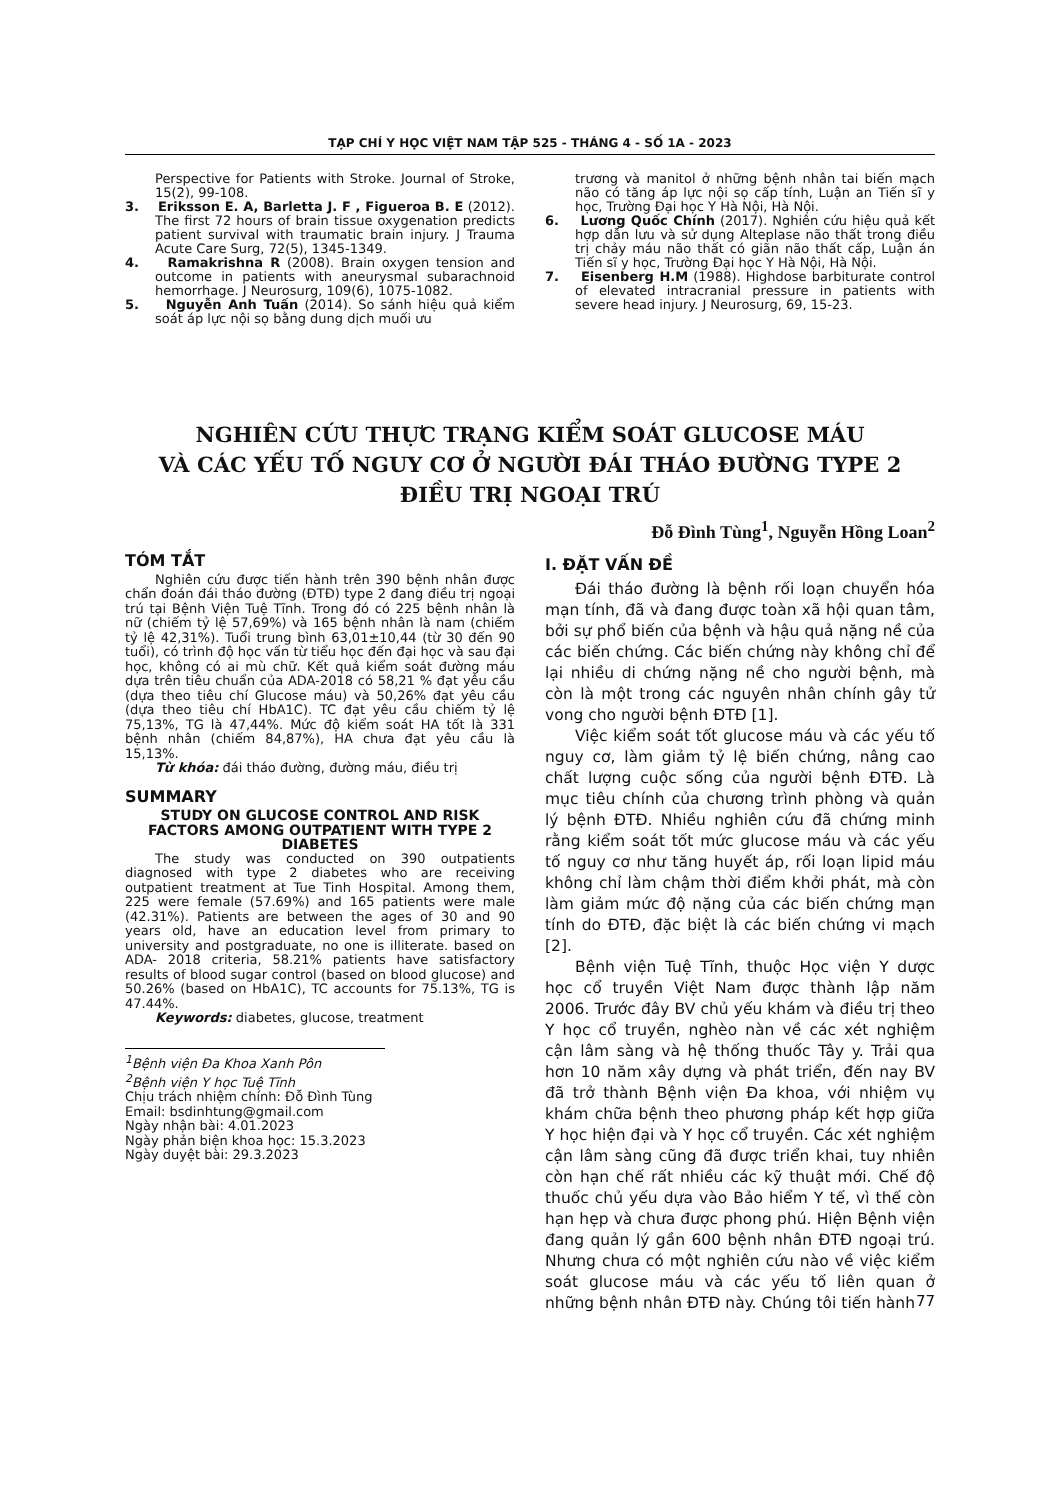TẠP CHÍ Y HỌC VIỆT NAM TẬP 525 - THÁNG 4 - SỐ 1A - 2023
Perspective for Patients with Stroke. Journal of Stroke, 15(2), 99-108.
3. Eriksson E. A, Barletta J. F , Figueroa B. E (2012). The first 72 hours of brain tissue oxygenation predicts patient survival with traumatic brain injury. J Trauma Acute Care Surg, 72(5), 1345-1349.
4. Ramakrishna R (2008). Brain oxygen tension and outcome in patients with aneurysmal subarachnoid hemorrhage. J Neurosurg, 109(6), 1075-1082.
5. Nguyễn Anh Tuấn (2014). So sánh hiệu quả kiểm soát áp lực nội sọ bằng dung dịch muối ưu
trương và manitol ở những bệnh nhân tai biến mạch não có tăng áp lực nội sọ cấp tính, Luận an Tiến sĩ y học, Trường Đại học Y Hà Nội, Hà Nội.
6. Lương Quốc Chính (2017). Nghiên cứu hiệu quả kết hợp dẫn lưu và sử dụng Alteplase não thất trong điều trị chảy máu não thất có giãn não thất cấp, Luận án Tiến sĩ y học, Trường Đại học Y Hà Nội, Hà Nội.
7. Eisenberg H.M (1988). Highdose barbiturate control of elevated intracranial pressure in patients with severe head injury. J Neurosurg, 69, 15-23.
NGHIÊN CỨU THỰC TRẠNG KIỂM SOÁT GLUCOSE MÁU
VÀ CÁC YẾU TỐ NGUY CƠ Ở NGƯỜI ĐÁI THÁO ĐƯỜNG TYPE 2
ĐIỀU TRỊ NGOẠI TRÚ
Đỗ Đình Tùng<sup>1</sup>, Nguyễn Hồng Loan<sup>2</sup>
TÓM TẮT
Nghiên cứu được tiến hành trên 390 bệnh nhân được chẩn đoán đái tháo đường (ĐTĐ) type 2 đang điều trị ngoại trú tại Bệnh Viện Tuệ Tĩnh. Trong đó có 225 bệnh nhân là nữ (chiếm tỷ lệ 57,69%) và 165 bệnh nhân là nam (chiếm tỷ lệ 42,31%). Tuổi trung bình 63,01±10,44 (từ 30 đến 90 tuổi), có trình độ học vấn từ tiểu học đến đại học và sau đại học, không có ai mù chữ. Kết quả kiểm soát đường máu dựa trên tiêu chuẩn của ADA-2018 có 58,21 % đạt yêu cầu (dựa theo tiêu chí Glucose máu) và 50,26% đạt yêu cầu (dựa theo tiêu chí HbA1C). TC đạt yêu cầu chiếm tỷ lệ 75,13%, TG là 47,44%. Mức độ kiểm soát HA tốt là 331 bệnh nhân (chiếm 84,87%), HA chưa đạt yêu cầu là 15,13%.
Từ khóa: đái tháo đường, đường máu, điều trị
SUMMARY
STUDY ON GLUCOSE CONTROL AND RISK FACTORS AMONG OUTPATIENT WITH TYPE 2 DIABETES
The study was conducted on 390 outpatients diagnosed with type 2 diabetes who are receiving outpatient treatment at Tue Tinh Hospital. Among them, 225 were female (57.69%) and 165 patients were male (42.31%). Patients are between the ages of 30 and 90 years old, have an education level from primary to university and postgraduate, no one is illiterate. based on ADA- 2018 criteria, 58.21% patients have satisfactory results of blood sugar control (based on blood glucose) and 50.26% (based on HbA1C), TC accounts for 75.13%, TG is 47.44%.
Keywords: diabetes, glucose, treatment
<sup>1</sup> Bệnh viện Đa Khoa Xanh Pôn
<sup>2</sup> Bệnh viện Y học Tuệ Tĩnh
Chịu trách nhiệm chính: Đỗ Đình Tùng
Email: bsdinhtung@gmail.com
Ngày nhận bài: 4.01.2023
Ngày phản biện khoa học: 15.3.2023
Ngày duyệt bài: 29.3.2023
I. ĐẶT VẤN ĐỀ
Đái tháo đường là bệnh rối loạn chuyển hóa mạn tính, đã và đang được toàn xã hội quan tâm, bởi sự phổ biến của bệnh và hậu quả nặng nề của các biến chứng. Các biến chứng này không chỉ để lại nhiều di chứng nặng nề cho người bệnh, mà còn là một trong các nguyên nhân chính gây tử vong cho người bệnh ĐTĐ [1].
Việc kiểm soát tốt glucose máu và các yếu tố nguy cơ, làm giảm tỷ lệ biến chứng, nâng cao chất lượng cuộc sống của người bệnh ĐTĐ. Là mục tiêu chính của chương trình phòng và quản lý bệnh ĐTĐ. Nhiều nghiên cứu đã chứng minh rằng kiểm soát tốt mức glucose máu và các yếu tố nguy cơ như tăng huyết áp, rối loạn lipid máu không chỉ làm chậm thời điểm khởi phát, mà còn làm giảm mức độ nặng của các biến chứng mạn tính do ĐTĐ, đặc biệt là các biến chứng vi mạch [2].
Bệnh viện Tuệ Tĩnh, thuộc Học viện Y dược học cổ truyền Việt Nam được thành lập năm 2006. Trước đây BV chủ yếu khám và điều trị theo Y học cổ truyền, nghèo nàn về các xét nghiệm cận lâm sàng và hệ thống thuốc Tây y. Trải qua hơn 10 năm xây dựng và phát triển, đến nay BV đã trở thành Bệnh viện Đa khoa, với nhiệm vụ khám chữa bệnh theo phương pháp kết hợp giữa Y học hiện đại và Y học cổ truyền. Các xét nghiệm cận lâm sàng cũng đã được triển khai, tuy nhiên còn hạn chế rất nhiều các kỹ thuật mới. Chế độ thuốc chủ yếu dựa vào Bảo hiểm Y tế, vì thế còn hạn hẹp và chưa được phong phú. Hiện Bệnh viện đang quản lý gần 600 bệnh nhân ĐTĐ ngoại trú. Nhưng chưa có một nghiên cứu nào về việc kiểm soát glucose máu và các yếu tố liên quan ở những bệnh nhân ĐTĐ này. Chúng tôi tiến hành
77